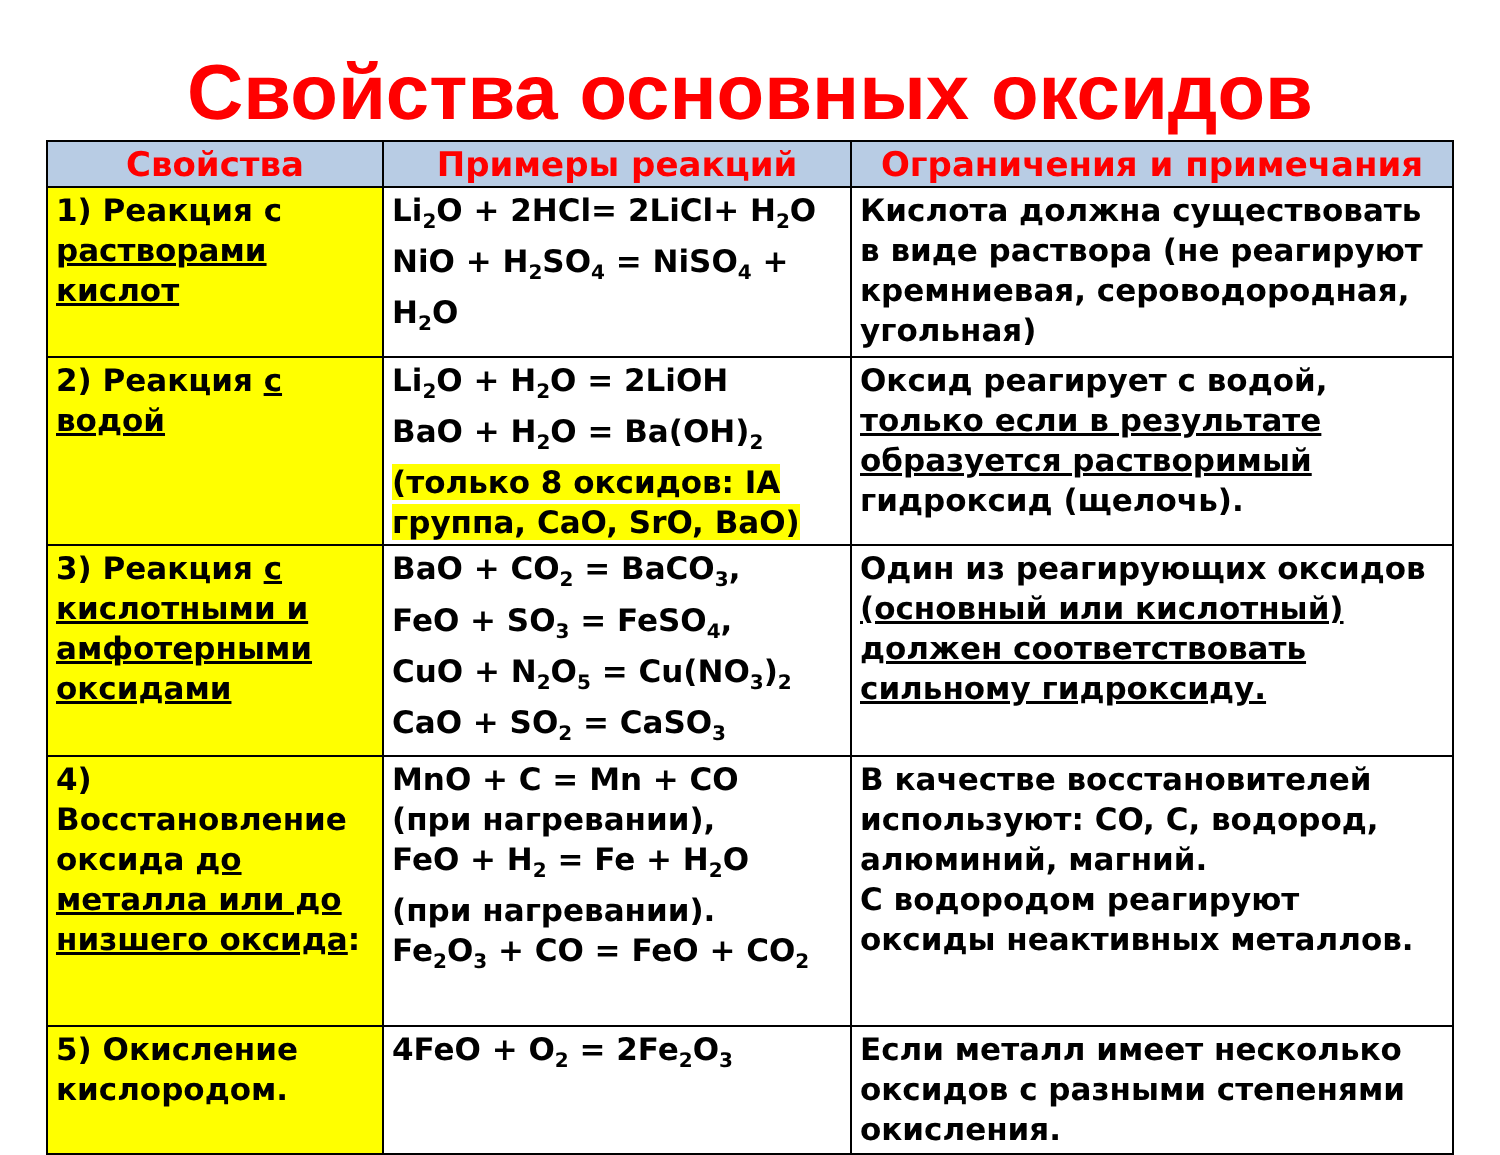Свойства основных оксидов
| Свойства | Примеры реакций | Ограничения и примечания |
| --- | --- | --- |
| 1) Реакция с растворами кислот | Li<sub>2</sub>O + 2HCl= 2LiCl+ H<sub>2</sub>O NiO + H<sub>2</sub>SO<sub>4</sub> = NiSO<sub>4</sub> + H<sub>2</sub>O | Кислота должна существовать в виде раствора (не реагируют кремниевая, сероводородная, угольная) |
| 2) Реакция с водой | Li<sub>2</sub>O + H<sub>2</sub>O = 2LiOH BaO + H<sub>2</sub>O = Ba(OH)<sub>2</sub> (только 8 оксидов: IA группа, CaO, SrO, BaO) | Оксид реагирует с водой, только если в результате образуется растворимый гидроксид (щелочь). |
| 3) Реакция с кислотными и амфотерными оксидами | BaO + CO<sub>2</sub> = BaCO<sub>3</sub>, FeO + SO<sub>3</sub> = FeSO<sub>4</sub>, CuO + N<sub>2</sub>O<sub>5</sub> = Cu(NO<sub>3</sub>)<sub>2</sub> CaO + SO<sub>2</sub> = CaSO<sub>3</sub> | Один из реагирующих оксидов (основный или кислотный) должен соответствовать сильному гидроксиду. |
| 4) Восстановление оксида до металла или до низшего оксида : | MnO + C = Mn + CO (при нагревании), FeO + H<sub>2</sub> = Fe + H<sub>2</sub>O (при нагревании). Fe<sub>2</sub>O<sub>3</sub> + CO = FeO + CO<sub>2</sub> | В качестве восстановителей используют: CO, C, водород, алюминий, магний. С водородом реагируют оксиды неактивных металлов. |
| 5) Окисление кислородом. | 4FeO + O<sub>2</sub> = 2Fe<sub>2</sub>O<sub>3</sub> | Если металл имеет несколько оксидов с разными степенями окисления. |